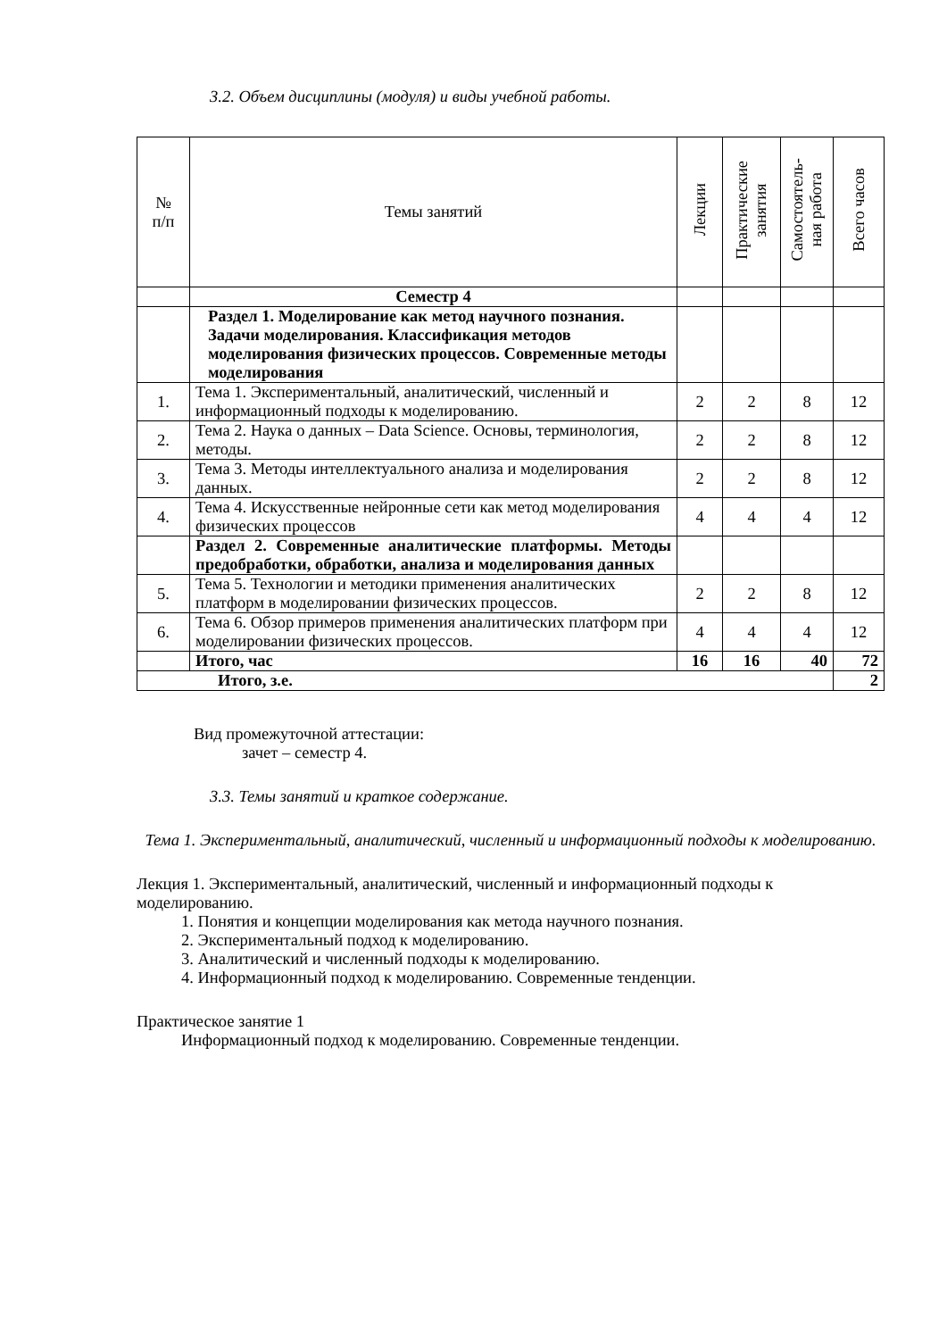3.2. Объем дисциплины (модуля) и виды учебной работы.
| № п/п | Темы занятий | Лекции | Практические занятия | Самостоятель- ная работа | Всего часов |
| --- | --- | --- | --- | --- | --- |
| | Семестр 4 | | | | |
| | Раздел 1. Моделирование как метод научного познания. Задачи моделирования. Классификация методов моделирования физических процессов. Современные методы моделирования | | | | |
| 1. | Тема 1. Экспериментальный, аналитический, численный и информационный подходы к моделированию. | 2 | 2 | 8 | 12 |
| 2. | Тема 2. Наука о данных – Data Science. Основы, терминология, методы. | 2 | 2 | 8 | 12 |
| 3. | Тема 3. Методы интеллектуального анализа и моделирования данных. | 2 | 2 | 8 | 12 |
| 4. | Тема 4. Искусственные нейронные сети как метод моделирования физических процессов | 4 | 4 | 4 | 12 |
| | Раздел 2. Современные аналитические платформы. Методы предобработки, обработки, анализа и моделирования данных | | | | |
| 5. | Тема 5. Технологии и методики применения аналитических платформ в моделировании физических процессов. | 2 | 2 | 8 | 12 |
| 6. | Тема 6. Обзор примеров применения аналитических платформ при моделировании физических процессов. | 4 | 4 | 4 | 12 |
| | Итого, час | 16 | 16 | 40 | 72 |
| Итого, з.е. | | | | | 2 |
Вид промежуточной аттестации:
зачет – семестр 4.
3.3. Темы занятий и краткое содержание.
Тема 1. Экспериментальный, аналитический, численный и информационный подходы к моделированию.
Лекция 1. Экспериментальный, аналитический, численный и информационный подходы к моделированию.
1. Понятия и концепции моделирования как метода научного познания.
2. Экспериментальный подход к моделированию.
3. Аналитический и численный подходы к моделированию.
4. Информационный подход к моделированию. Современные тенденции.
Практическое занятие 1
Информационный подход к моделированию. Современные тенденции.